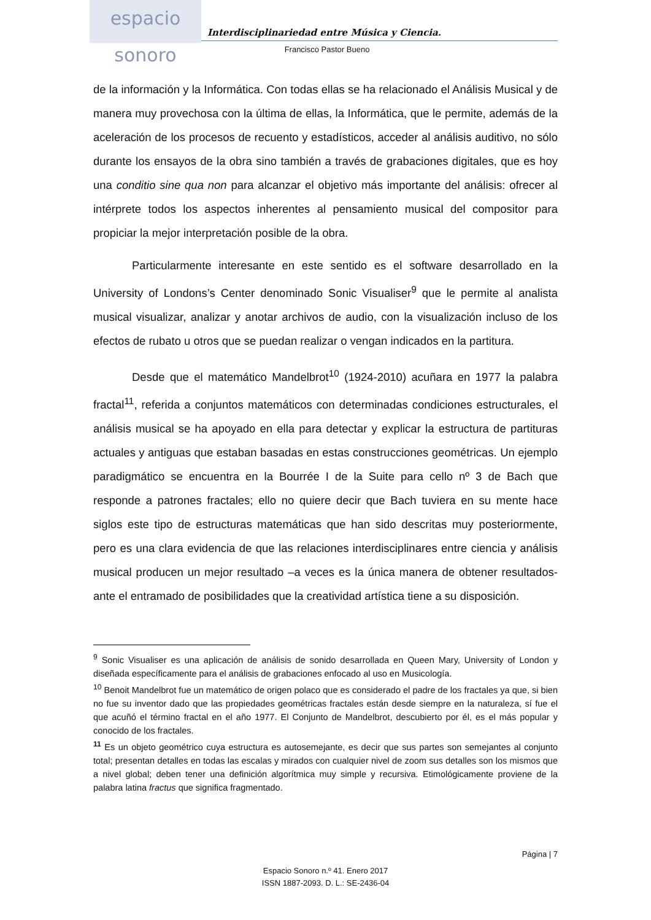espacio sonoro
Interdisciplinariedad entre Música y Ciencia.
Francisco Pastor Bueno
de la información y la Informática. Con todas ellas se ha relacionado el Análisis Musical y de manera muy provechosa con la última de ellas, la Informática, que le permite, además de la aceleración de los procesos de recuento y estadísticos, acceder al análisis auditivo, no sólo durante los ensayos de la obra sino también a través de grabaciones digitales, que es hoy una conditio sine qua non para alcanzar el objetivo más importante del análisis: ofrecer al intérprete todos los aspectos inherentes al pensamiento musical del compositor para propiciar la mejor interpretación posible de la obra.
Particularmente interesante en este sentido es el software desarrollado en la University of Londons’s Center denominado Sonic Visualiser<sup>9</sup> que le permite al analista musical visualizar, analizar y anotar archivos de audio, con la visualización incluso de los efectos de rubato u otros que se puedan realizar o vengan indicados en la partitura.
Desde que el matemático Mandelbrot<sup>10</sup> (1924-2010) acuñara en 1977 la palabra fractal<sup>11</sup>, referida a conjuntos matemáticos con determinadas condiciones estructurales, el análisis musical se ha apoyado en ella para detectar y explicar la estructura de partituras actuales y antiguas que estaban basadas en estas construcciones geométricas. Un ejemplo paradigmático se encuentra en la Bourrée I de la Suite para cello nº 3 de Bach que responde a patrones fractales; ello no quiere decir que Bach tuviera en su mente hace siglos este tipo de estructuras matemáticas que han sido descritas muy posteriormente, pero es una clara evidencia de que las relaciones interdisciplinares entre ciencia y análisis musical producen un mejor resultado –a veces es la única manera de obtener resultados- ante el entramado de posibilidades que la creatividad artística tiene a su disposición.
<sup>9</sup> Sonic Visualiser es una aplicación de análisis de sonido desarrollada en Queen Mary, University of London y diseñada específicamente para el análisis de grabaciones enfocado al uso en Musicología.
<sup>10</sup> Benoit Mandelbrot fue un matemático de origen polaco que es considerado el padre de los fractales ya que, si bien no fue su inventor dado que las propiedades geométricas fractales están desde siempre en la naturaleza, sí fue el que acuñó el término fractal en el año 1977. El Conjunto de Mandelbrot, descubierto por él, es el más popular y conocido de los fractales.
<sup>11</sup> Es un objeto geométrico cuya estructura es autosemejante, es decir que sus partes son semejantes al conjunto total; presentan detalles en todas las escalas y mirados con cualquier nivel de zoom sus detalles son los mismos que a nivel global; deben tener una definición algorítmica muy simple y recursiva. Etimológicamente proviene de la palabra latina fractus que significa fragmentado.
Página | 7
Espacio Sonoro n.º 41. Enero 2017
ISSN 1887-2093. D. L.: SE-2436-04